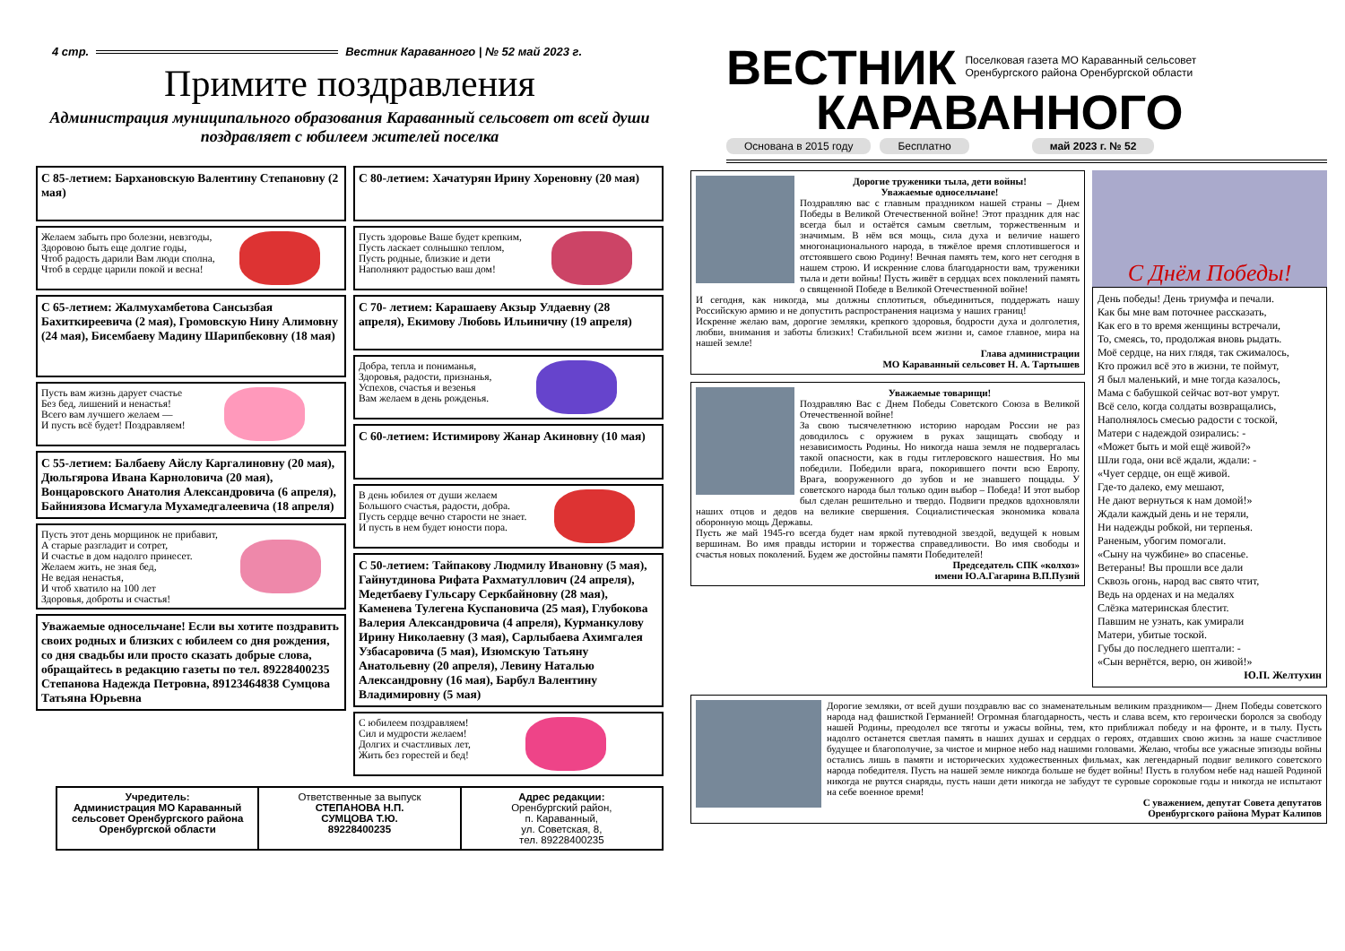4 стр. Вестник Караванного | № 52 май 2023 г.
Примите поздравления
Администрация муниципального образования Караванный сельсовет от всей души поздравляет с юбилеем жителей поселка
С 85-летием: Бархановскую Валентину Степановну (2 мая)
Желаем забыть про болезни, невзгоды,
Здоровою быть еще долгие годы,
Чтоб радость дарили Вам люди сполна,
Чтоб в сердце царили покой и весна!
С 65-летием: Жалмухамбетова Сансызбая Бахиткиреевича (2 мая), Громовскую Нину Алимовну (24 мая), Бисембаеву Мадину Шарипбековну (18 мая)
Пусть вам жизнь дарует счастье
Без бед, лишений и ненастья!
Всего вам лучшего желаем —
И пусть всё будет! Поздравляем!
С 55-летием: Балбаеву Айслу Каргалиновну (20 мая), Дюльгярова Ивана Карноловича (20 мая), Вонцаровского Анатолия Александровича (6 апреля), Байниязова Исмагула Мухамедгалеевича (18 апреля)
Пусть этот день морщинок не прибавит,
А старые разгладит и сотрет,
И счастье в дом надолго принесет.
Желаем жить, не зная бед,
Не ведая ненастья,
И чтоб хватило на 100 лет
Здоровья, доброты и счастья!
Уважаемые односельчане! Если вы хотите поздравить своих родных и близких с юбилеем со дня рождения, со дня свадьбы или просто сказать добрые слова, обращайтесь в редакцию газеты по тел. 89228400235 Степанова Надежда Петровна, 89123464838 Сумцова Татьяна Юрьевна
С 80-летием: Хачатурян Ирину Хореновну (20 мая)
Пусть здоровье Ваше будет крепким,
Пусть ласкает солнышко теплом,
Пусть родные, близкие и дети
Наполняют радостью ваш дом!
С 70- летием: Карашаеву Акзыр Улдаевну (28 апреля), Екимову Любовь Ильиничну (19 апреля)
Добра, тепла и пониманья,
Здоровья, радости, признанья,
Успехов, счастья и везенья
Вам желаем в день рожденья.
С 60-летием: Истимирову Жанар Акиновну (10 мая)
В день юбилея от души желаем
Большого счастья, радости, добра.
Пусть сердце вечно старости не знает.
И пусть в нем будет юности пора.
С 50-летием: Тайпакову Людмилу Ивановну (5 мая), Гайнутдинова Рифата Рахматуллович (24 апреля), Медетбаеву Гульсару Серкбайновну (28 мая), Каменева Тулегена Куспановича (25 мая), Глубокова Валерия Александровича (4 апреля), Курманкулову Ирину Николаевну (3 мая), Сарлыбаева Ахимгалея Узбасаровича (5 мая), Изюмскую Татьяну Анатольевну (20 апреля), Левину Наталью Александровну (16 мая), Барбул Валентину Владимировну (5 мая)
С юбилеем поздравляем!
Сил и мудрости желаем!
Долгих и счастливых лет,
Жить без горестей и бед!
Учредитель:
Администрация МО Караванный сельсовет Оренбургского района Оренбургской области
Ответственные за выпуск
СТЕПАНОВА Н.П.
СУМЦОВА Т.Ю.
89228400235
Адрес редакции:
Оренбургский район,
п. Караванный,
ул. Советская, 8,
тел. 89228400235
ВЕСТНИК
Поселковая газета МО Караванный сельсовет
Оренбургского района Оренбургской области
КАРАВАННОГО
Основана в 2015 году Бесплатно май 2023 г. № 52
Дорогие труженики тыла, дети войны!
Уважаемые односельчане!
Поздравляю вас с главным праздником нашей страны – Днем Победы в Великой Отечественной войне! Этот праздник для нас всегда был и остаётся самым светлым, торжественным и значимым. В нём вся мощь, сила духа и величие нашего многонационального народа, в тяжёлое время сплотившегося и отстоявшего свою Родину! Вечная память тем, кого нет сегодня в нашем строю. И искренние слова благодарности вам, труженики тыла и дети войны! Пусть живёт в сердцах всех поколений память о священной Победе в Великой Отечественной войне!
И сегодня, как никогда, мы должны сплотиться, объединиться, поддержать нашу Российскую армию и не допустить распространения нацизма у наших границ!
Искренне желаю вам, дорогие земляки, крепкого здоровья, бодрости духа и долголетия, любви, внимания и заботы близких! Стабильной всем жизни и, самое главное, мира на нашей земле!
Глава администрации
МО Караванный сельсовет Н. А. Тартышев
Уважаемые товарищи!
Поздравляю Вас с Днем Победы Советского Союза в Великой Отечественной войне!
За свою тысячелетнюю историю народам России не раз доводилось с оружием в руках защищать свободу и независимость Родины. Но никогда наша земля не подвергалась такой опасности, как в годы гитлеровского нашествия. Но мы победили. Победили врага, покорившего почти всю Европу. Врага, вооруженного до зубов и не знавшего пощады. У советского народа был только один выбор – Победа! И этот выбор был сделан решительно и твердо. Подвиги предков вдохновляли наших отцов и дедов на великие свершения. Социалистическая экономика ковала оборонную мощь Державы.
Пусть же май 1945-го всегда будет нам яркой путеводной звездой, ведущей к новым вершинам. Во имя правды истории и торжества справедливости. Во имя свободы и счастья новых поколений. Будем же достойны памяти Победителей!
Председатель СПК «колхоз»
имени Ю.А.Гагарина В.П.Пузий
С Днём Победы!
День победы! День триумфа и печали.
Как бы мне вам поточнее рассказать,
Как его в то время женщины встречали,
То, смеясь, то, продолжая вновь рыдать.
Моё сердце, на них глядя, так сжималось,
Кто прожил всё это в жизни, те поймут,
Я был маленький, и мне тогда казалось,
Мама с бабушкой сейчас вот-вот умрут.
Всё село, когда солдаты возвращались,
Наполнялось смесью радости с тоской,
Матери с надеждой озирались: -
«Может быть и мой ещё живой?»
Шли года, они всё ждали, ждали: -
«Чует сердце, он ещё живой.
Где-то далеко, ему мешают,
Не дают вернуться к нам домой!»
Ждали каждый день и не теряли,
Ни надежды робкой, ни терпенья.
Раненым, убогим помогали.
«Сыну на чужбине» во спасенье.
Ветераны! Вы прошли все дали
Сквозь огонь, народ вас свято чтит,
Ведь на орденах и на медалях
Слёзка материнская блестит.
Павшим не узнать, как умирали
Матери, убитые тоской.
Губы до последнего шептали: -
«Сын вернётся, верю, он живой!»
Ю.П. Желтухин
Дорогие земляки, от всей души поздравлю вас со знаменательным великим праздником— Днем Победы советского народа над фашисткой Германией! Огромная благодарность, честь и слава всем, кто героически боролся за свободу нашей Родины, преодолел все тяготы и ужасы войны, тем, кто приближал победу и на фронте, и в тылу. Пусть надолго останется светлая память в наших душах и сердцах о героях, отдавших свою жизнь за наше счастливое будущее и благополучие, за чистое и мирное небо над нашими головами. Желаю, чтобы все ужасные эпизоды войны остались лишь в памяти и исторических художественных фильмах, как легендарный подвиг великого советского народа победителя. Пусть на нашей земле никогда больше не будет войны! Пусть в голубом небе над нашей Родиной никогда не рвутся снаряды, пусть наши дети никогда не забудут те суровые сороковые годы и никогда не испытают на себе военное время!
С уважением, депутат Совета депутатов
Оренбургского района Мурат Калипов